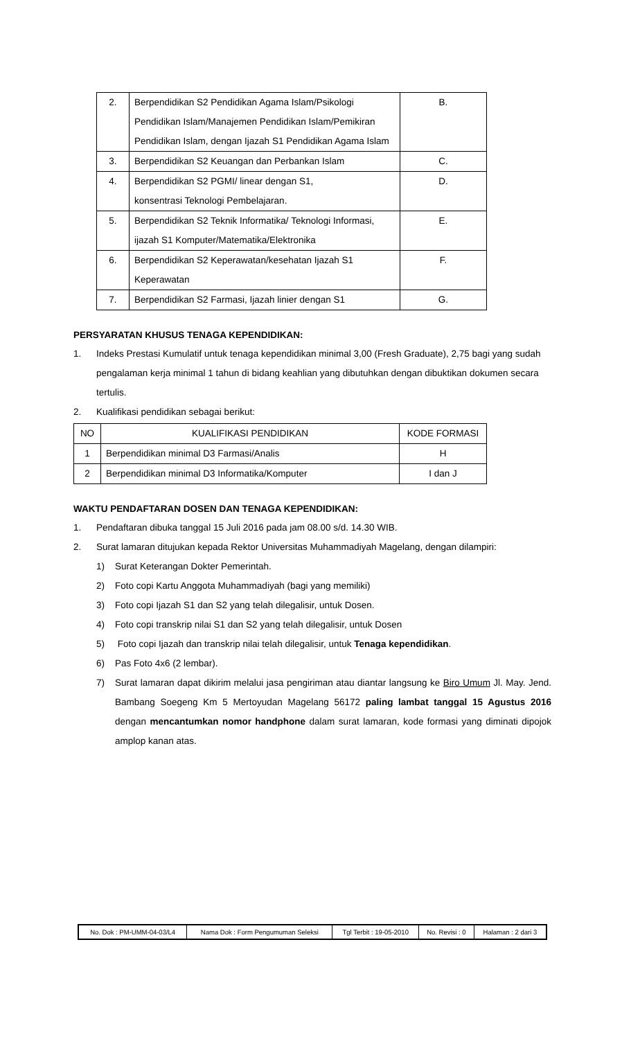| 2. | Berpendidikan S2 Pendidikan Agama Islam/Psikologi Pendidikan Islam/Manajemen Pendidikan Islam/Pemikiran Pendidikan Islam, dengan Ijazah S1 Pendidikan Agama Islam | B. |
| 3. | Berpendidikan S2 Keuangan dan Perbankan Islam | C. |
| 4. | Berpendidikan S2 PGMI/ linear dengan S1, konsentrasi Teknologi Pembelajaran. | D. |
| 5. | Berpendidikan S2 Teknik Informatika/ Teknologi Informasi, ijazah S1 Komputer/Matematika/Elektronika | E. |
| 6. | Berpendidikan S2 Keperawatan/kesehatan Ijazah S1 Keperawatan | F. |
| 7. | Berpendidikan S2 Farmasi, Ijazah linier dengan S1 | G. |
PERSYARATAN KHUSUS TENAGA KEPENDIDIKAN:
1. Indeks Prestasi Kumulatif untuk tenaga kependidikan minimal 3,00 (Fresh Graduate), 2,75 bagi yang sudah pengalaman kerja minimal 1 tahun di bidang keahlian yang dibutuhkan dengan dibuktikan dokumen secara tertulis.
2. Kualifikasi pendidikan sebagai berikut:
| NO | KUALIFIKASI PENDIDIKAN | KODE FORMASI |
| --- | --- | --- |
| 1 | Berpendidikan minimal D3 Farmasi/Analis | H |
| 2 | Berpendidikan minimal D3 Informatika/Komputer | I dan J |
WAKTU PENDAFTARAN DOSEN DAN TENAGA KEPENDIDIKAN:
1. Pendaftaran dibuka tanggal 15 Juli 2016 pada jam 08.00 s/d. 14.30 WIB.
2. Surat lamaran ditujukan kepada Rektor Universitas Muhammadiyah Magelang, dengan dilampiri:
1) Surat Keterangan Dokter Pemerintah.
2) Foto copi Kartu Anggota Muhammadiyah (bagi yang memiliki)
3) Foto copi Ijazah S1 dan S2 yang telah dilegalisir, untuk Dosen.
4) Foto copi transkrip nilai S1 dan S2 yang telah dilegalisir, untuk Dosen
5) Foto copi Ijazah dan transkrip nilai telah dilegalisir, untuk Tenaga kependidikan.
6) Pas Foto 4x6 (2 lembar).
7) Surat lamaran dapat dikirim melalui jasa pengiriman atau diantar langsung ke Biro Umum Jl. May. Jend. Bambang Soegeng Km 5 Mertoyudan Magelang 56172 paling lambat tanggal 15 Agustus 2016 dengan mencantumkan nomor handphone dalam surat lamaran, kode formasi yang diminati dipojok amplop kanan atas.
| No. Dok : PM-UMM-04-03/L4 | Nama Dok : Form Pengumuman Seleksi | Tgl Terbit : 19-05-2010 | No. Revisi : 0 | Halaman : 2 dari 3 |